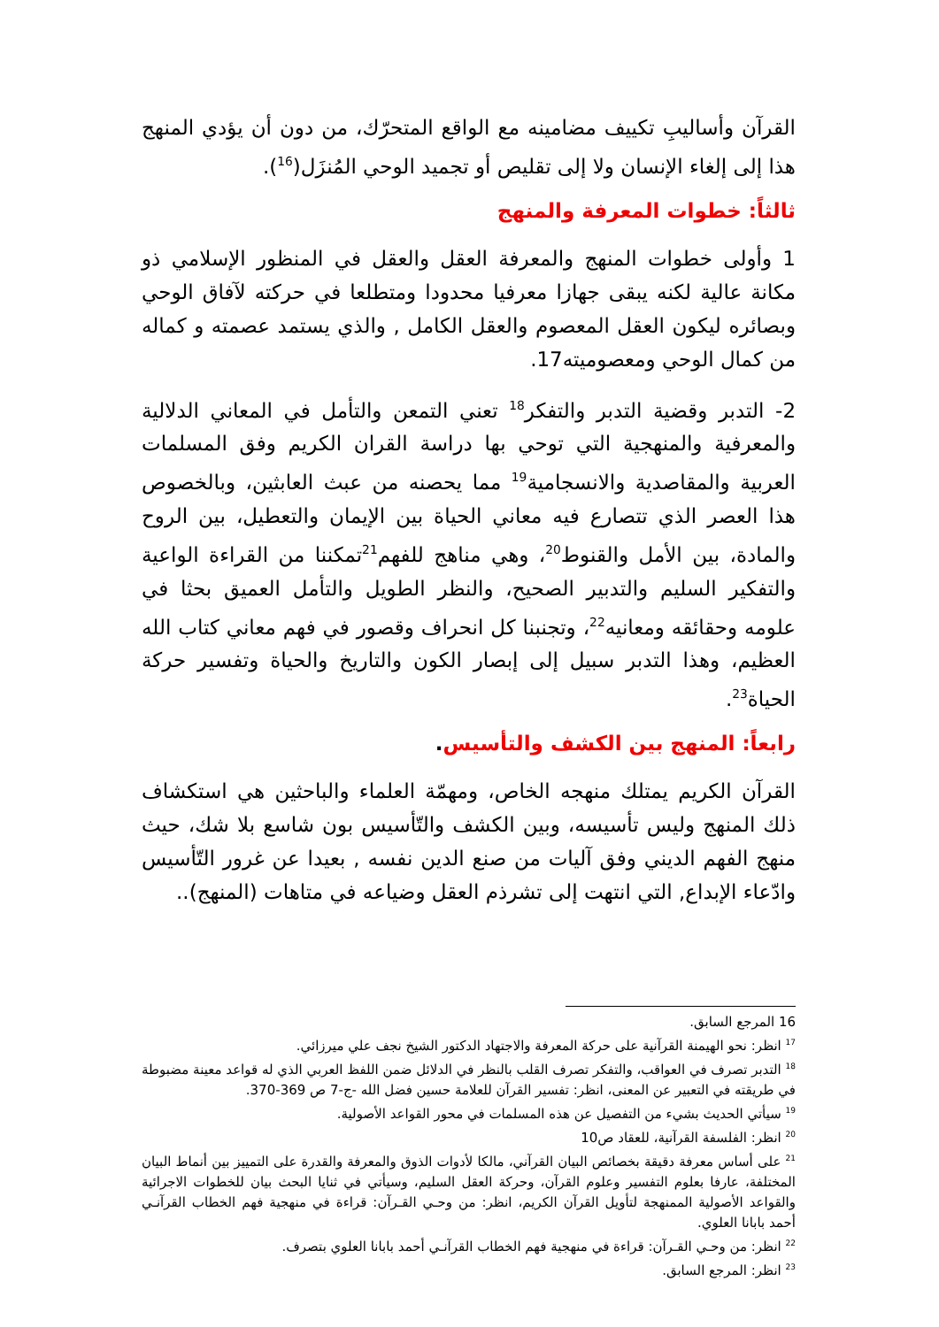القرآن وأساليبِ تكييف مضامينه مع الواقع المتحرّك، من دون أن يؤدي المنهج هذا إلى إلغاء الإنسان ولا إلى تقليص أو تجميد الوحي المُنزَل(<sup>16</sup>).
ثالثاً: خطوات المعرفة والمنهج
1 وأولى خطوات المنهج والمعرفة العقل والعقل في المنظور الإسلامي ذو مكانة عالية لكنه يبقى جهازا معرفيا محدودا ومتطلعا في حركته لآفاق الوحي وبصائره ليكون العقل المعصوم والعقل الكامل , والذي يستمد عصمته و كماله من كمال الوحي ومعصوميته17.
2- التدبر وقضية التدبر والتفكر<sup>18</sup> تعني التمعن والتأمل في المعاني الدلالية والمعرفية والمنهجية التي توحي بها دراسة القران الكريم وفق المسلمات العربية والمقاصدية والانسجامية<sup>19</sup> مما يحصنه من عبث العابثين، وبالخصوص هذا العصر الذي تتصارع فيه معاني الحياة بين الإيمان والتعطيل، بين الروح والمادة، بين الأمل والقنوط<sup>20</sup>، وهي مناهج للفهم<sup>21</sup>تمكننا من القراءة الواعية والتفكير السليم والتدبير الصحيح، والنظر الطويل والتأمل العميق بحثا في علومه وحقائقه ومعانيه<sup>22</sup>، وتجنبنا كل انحراف وقصور في فهم معاني كتاب الله العظيم، وهذا التدبر سبيل إلى إبصار الكون والتاريخ والحياة وتفسير حركة الحياة<sup>23</sup>.
رابعاً: المنهج بين الكشف والتأسيس.
القرآن الكريم يمتلك منهجه الخاص، ومهمّة العلماء والباحثين هي استكشاف ذلك المنهج وليس تأسيسه، وبين الكشف والتّأسيس بون شاسع بلا شك، حيث منهج الفهم الديني وفق آليات من صنع الدين نفسه , بعيدا عن غرور التّأسيس وادّعاء الإبداع, التي انتهت إلى تشرذم العقل وضياعه في متاهات (المنهج)..
16 المرجع السابق.
<sup>17</sup> انظر: نحو الهيمنة القرآنية على حركة المعرفة والاجتهاد الدكتور الشيخ نجف علي ميرزائي.
<sup>18</sup> التدبر تصرف في العواقب، والتفكر تصرف القلب بالنظر في الدلائل ضمن اللفظ العربي الذي له قواعد معينة مضبوطة في طريقته في التعبير عن المعنى، انظر: تفسير القرآن للعلامة حسين فضل الله -ج-7 ص 369-370.
<sup>19</sup> سيأتي الحديث بشيء من التفصيل عن هذه المسلمات في محور القواعد الأصولية.
<sup>20</sup> انظر: الفلسفة القرآنية، للعقاد ص10
<sup>21</sup> على أساس معرفة دقيقة بخصائص البيان القرآني، مالكا لأدوات الذوق والمعرفة والقدرة على التمييز بين أنماط البيان المختلفة، عارفا بعلوم التفسير وعلوم القرآن، وحركة العقل السليم، وسيأتي في ثنايا البحث بيان للخطوات الاجرائية والقواعد الأصولية الممنهجة لتأويل القرآن الكريم، انظر: من وحـي القـرآن: قراءة في منهجية فهم الخطاب القرآنـي أحمد بابانا العلوي.
<sup>22</sup> انظر: من وحـي القـرآن: قراءة في منهجية فهم الخطاب القرآنـي أحمد بابانا العلوي بتصرف.
<sup>23</sup> انظر: المرجع السابق.